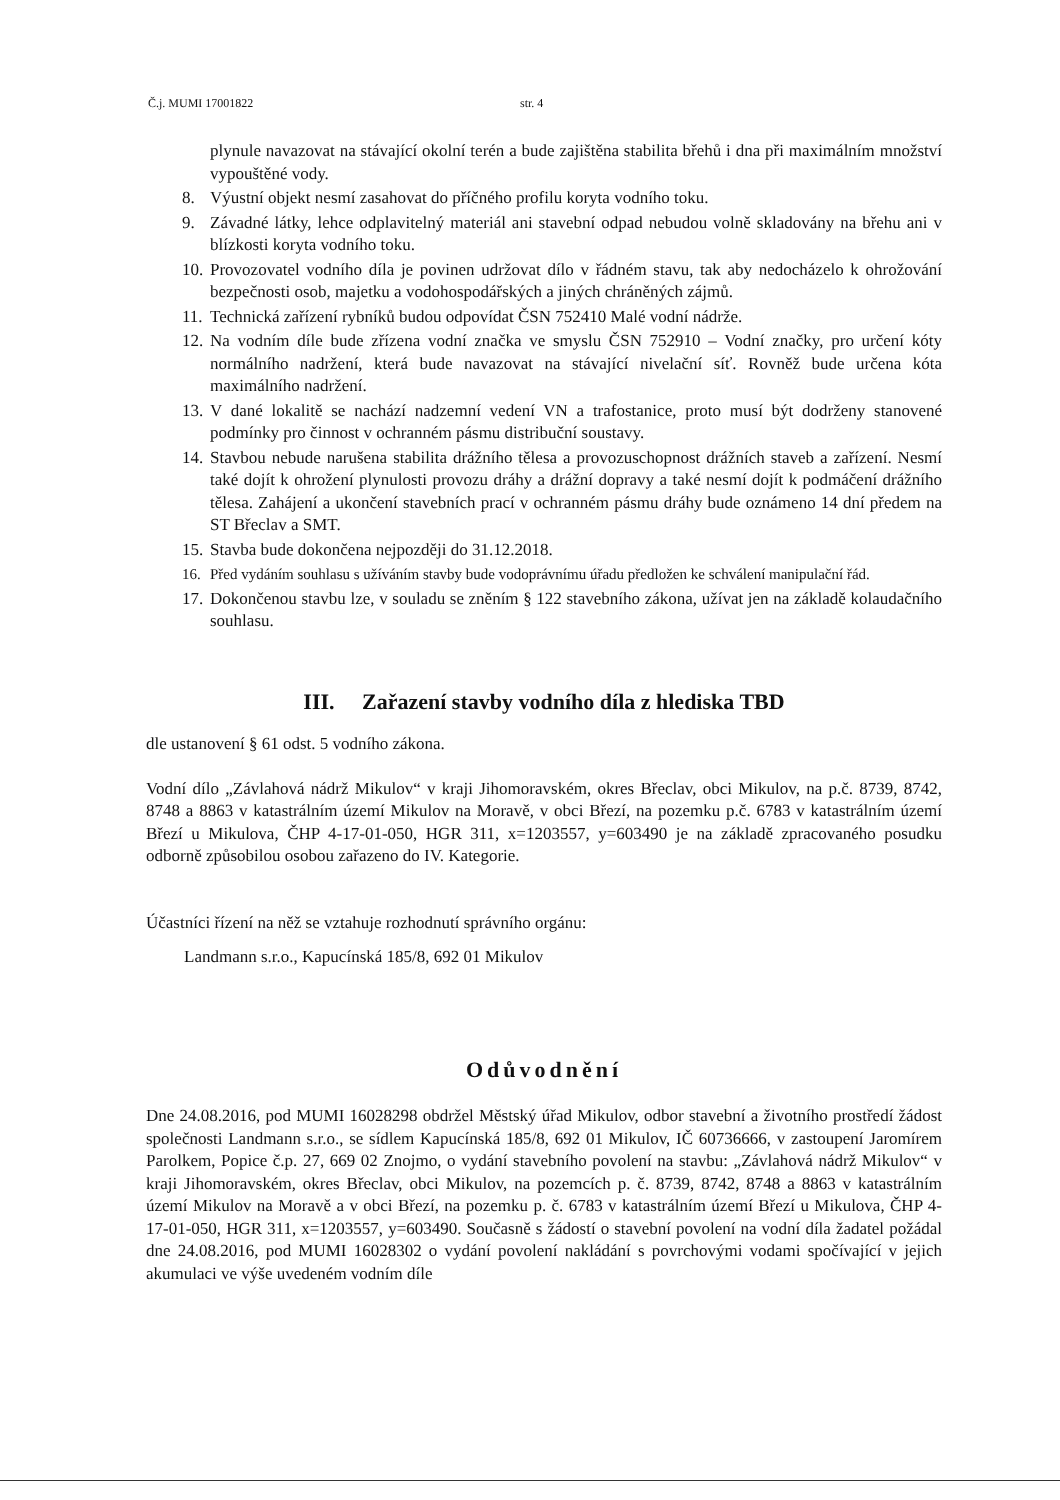Č.j. MUMI 17001822 str. 4
plynule navazovat na stávající okolní terén a bude zajištěna stabilita břehů i dna při maximálním množství vypouštěné vody.
8. Výustní objekt nesmí zasahovat do příčného profilu koryta vodního toku.
9. Závadné látky, lehce odplavitelný materiál ani stavební odpad nebudou volně skladovány na břehu ani v blízkosti koryta vodního toku.
10. Provozovatel vodního díla je povinen udržovat dílo v řádném stavu, tak aby nedocházelo k ohrožování bezpečnosti osob, majetku a vodohospodářských a jiných chráněných zájmů.
11. Technická zařízení rybníků budou odpovídat ČSN 752410 Malé vodní nádrže.
12. Na vodním díle bude zřízena vodní značka ve smyslu ČSN 752910 – Vodní značky, pro určení kóty normálního nadržení, která bude navazovat na stávající nivelační síť. Rovněž bude určena kóta maximálního nadržení.
13. V dané lokalitě se nachází nadzemní vedení VN a trafostanice, proto musí být dodrženy stanovené podmínky pro činnost v ochranném pásmu distribuční soustavy.
14. Stavbou nebude narušena stabilita drážního tělesa a provozuschopnost drážních staveb a zařízení. Nesmí také dojít k ohrožení plynulosti provozu dráhy a drážní dopravy a také nesmí dojít k podmáčení drážního tělesa. Zahájení a ukončení stavebních prací v ochranném pásmu dráhy bude oznámeno 14 dní předem na ST Břeclav a SMT.
15. Stavba bude dokončena nejpozději do 31.12.2018.
16. Před vydáním souhlasu s užíváním stavby bude vodoprávnímu úřadu předložen ke schválení manipulační řád.
17. Dokončenou stavbu lze, v souladu se zněním § 122 stavebního zákona, užívat jen na základě kolaudačního souhlasu.
III. Zařazení stavby vodního díla z hlediska TBD
dle ustanovení § 61 odst. 5 vodního zákona.
Vodní dílo „Závlahová nádrž Mikulov“ v kraji Jihomoravském, okres Břeclav, obci Mikulov, na p.č. 8739, 8742, 8748 a 8863 v katastrálním území Mikulov na Moravě, v obci Březí, na pozemku p.č. 6783 v katastrálním území Březí u Mikulova, ČHP 4-17-01-050, HGR 311, x=1203557, y=603490 je na základě zpracovaného posudku odborně způsobilou osobou zařazeno do IV. Kategorie.
Účastníci řízení na něž se vztahuje rozhodnutí správního orgánu:
Landmann s.r.o., Kapucínská 185/8, 692 01 Mikulov
Odůvodnění
Dne 24.08.2016, pod MUMI 16028298 obdržel Městský úřad Mikulov, odbor stavební a životního prostředí žádost společnosti Landmann s.r.o., se sídlem Kapucínská 185/8, 692 01 Mikulov, IČ 60736666, v zastoupení Jaromírem Parolkem, Popice č.p. 27, 669 02 Znojmo, o vydání stavebního povolení na stavbu: „Závlahová nádrž Mikulov“ v kraji Jihomoravském, okres Břeclav, obci Mikulov, na pozemcích p. č. 8739, 8742, 8748 a 8863 v katastrálním území Mikulov na Moravě a v obci Březí, na pozemku p. č. 6783 v katastrálním území Březí u Mikulova, ČHP 4-17-01-050, HGR 311, x=1203557, y=603490. Současně s žádostí o stavební povolení na vodní díla žadatel požádal dne 24.08.2016, pod MUMI 16028302 o vydání povolení nakládání s povrchovými vodami spočívající v jejich akumulaci ve výše uvedeném vodním díle